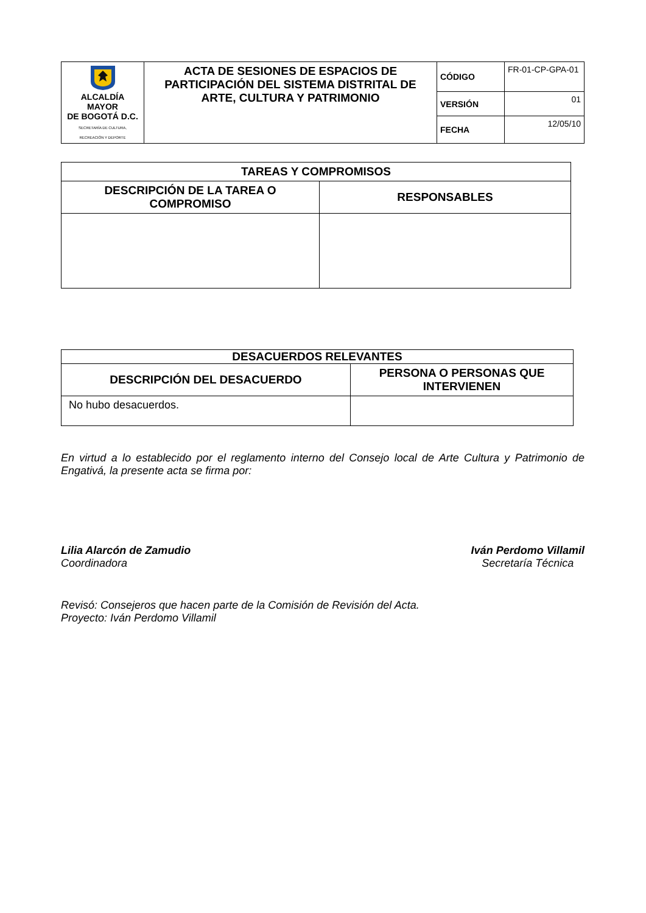| ALCALDÍA MAYOR DE BOGOTÁ D.C. SECRETARÍA DE CULTURA, RECREACIÓN Y DEPORTE | ACTA DE SESIONES DE ESPACIOS DE PARTICIPACIÓN DEL SISTEMA DISTRITAL DE ARTE, CULTURA Y PATRIMONIO | CÓDIGO | FR-01-CP-GPA-01 |
| | | VERSIÓN | 01 |
| | | FECHA | 12/05/10 |
| TAREAS Y COMPROMISOS | |
| --- | --- |
| DESCRIPCIÓN DE LA TAREA O COMPROMISO | RESPONSABLES |
| DESACUERDOS RELEVANTES | |
| --- | --- |
| DESCRIPCIÓN DEL DESACUERDO | PERSONA O PERSONAS QUE INTERVIENEN |
| No hubo desacuerdos. | |
En virtud a lo establecido por el reglamento interno del Consejo local de Arte Cultura y Patrimonio de Engativá, la presente acta se firma por:
Lilia Alarcón de Zamudio
Coordinadora
Iván Perdomo Villamil
Secretaría Técnica
Revisó: Consejeros que hacen parte de la Comisión de Revisión del Acta.
Proyecto: Iván Perdomo Villamil